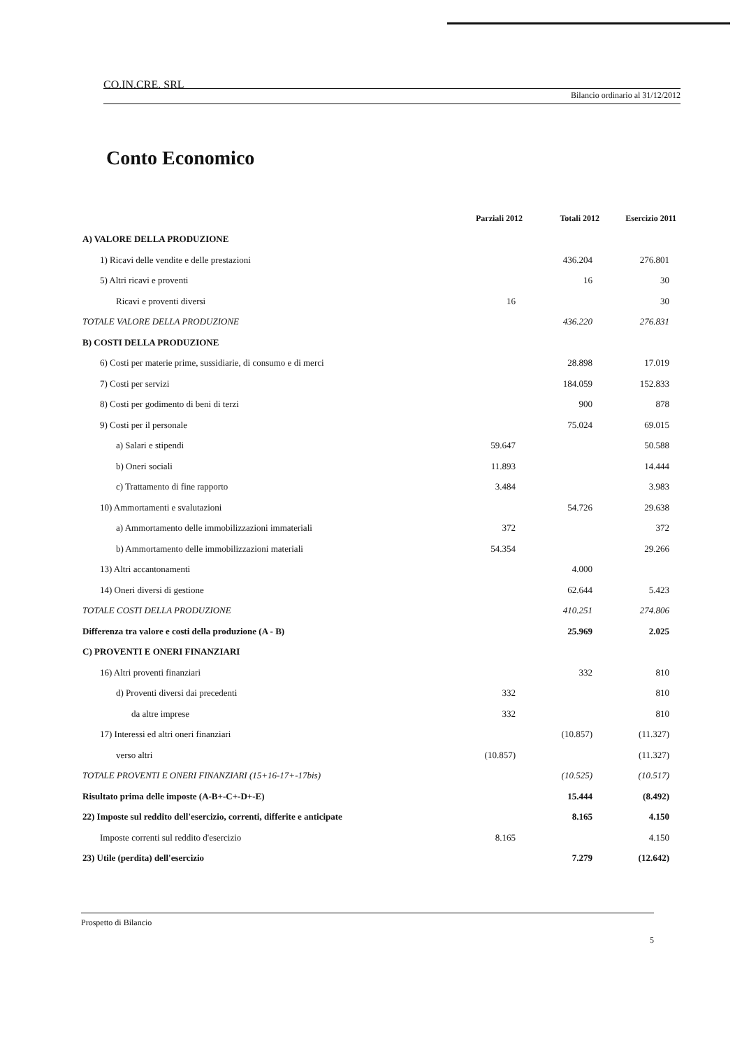CO.IN.CRE. SRL
Bilancio ordinario al 31/12/2012
Conto Economico
| | Parziali 2012 | Totali 2012 | Esercizio 2011 |
| --- | --- | --- | --- |
| A) VALORE DELLA PRODUZIONE | | | |
| 1) Ricavi delle vendite e delle prestazioni | | 436.204 | 276.801 |
| 5) Altri ricavi e proventi | | 16 | 30 |
| Ricavi e proventi diversi | 16 | | 30 |
| TOTALE VALORE DELLA PRODUZIONE | | 436.220 | 276.831 |
| B) COSTI DELLA PRODUZIONE | | | |
| 6) Costi per materie prime, sussidiarie, di consumo e di merci | | 28.898 | 17.019 |
| 7) Costi per servizi | | 184.059 | 152.833 |
| 8) Costi per godimento di beni di terzi | | 900 | 878 |
| 9) Costi per il personale | | 75.024 | 69.015 |
| a) Salari e stipendi | 59.647 | | 50.588 |
| b) Oneri sociali | 11.893 | | 14.444 |
| c) Trattamento di fine rapporto | 3.484 | | 3.983 |
| 10) Ammortamenti e svalutazioni | | 54.726 | 29.638 |
| a) Ammortamento delle immobilizzazioni immateriali | 372 | | 372 |
| b) Ammortamento delle immobilizzazioni materiali | 54.354 | | 29.266 |
| 13) Altri accantonamenti | | 4.000 | |
| 14) Oneri diversi di gestione | | 62.644 | 5.423 |
| TOTALE COSTI DELLA PRODUZIONE | | 410.251 | 274.806 |
| Differenza tra valore e costi della produzione (A - B) | | 25.969 | 2.025 |
| C) PROVENTI E ONERI FINANZIARI | | | |
| 16) Altri proventi finanziari | | 332 | 810 |
| d) Proventi diversi dai precedenti | 332 | | 810 |
| da altre imprese | 332 | | 810 |
| 17) Interessi ed altri oneri finanziari | | (10.857) | (11.327) |
| verso altri | (10.857) | | (11.327) |
| TOTALE PROVENTI E ONERI FINANZIARI (15+16-17+-17bis) | | (10.525) | (10.517) |
| Risultato prima delle imposte (A-B+-C+-D+-E) | | 15.444 | (8.492) |
| 22) Imposte sul reddito dell'esercizio, correnti, differite e anticipate | | 8.165 | 4.150 |
| Imposte correnti sul reddito d'esercizio | 8.165 | | 4.150 |
| 23) Utile (perdita) dell'esercizio | | 7.279 | (12.642) |
Prospetto di Bilancio
5